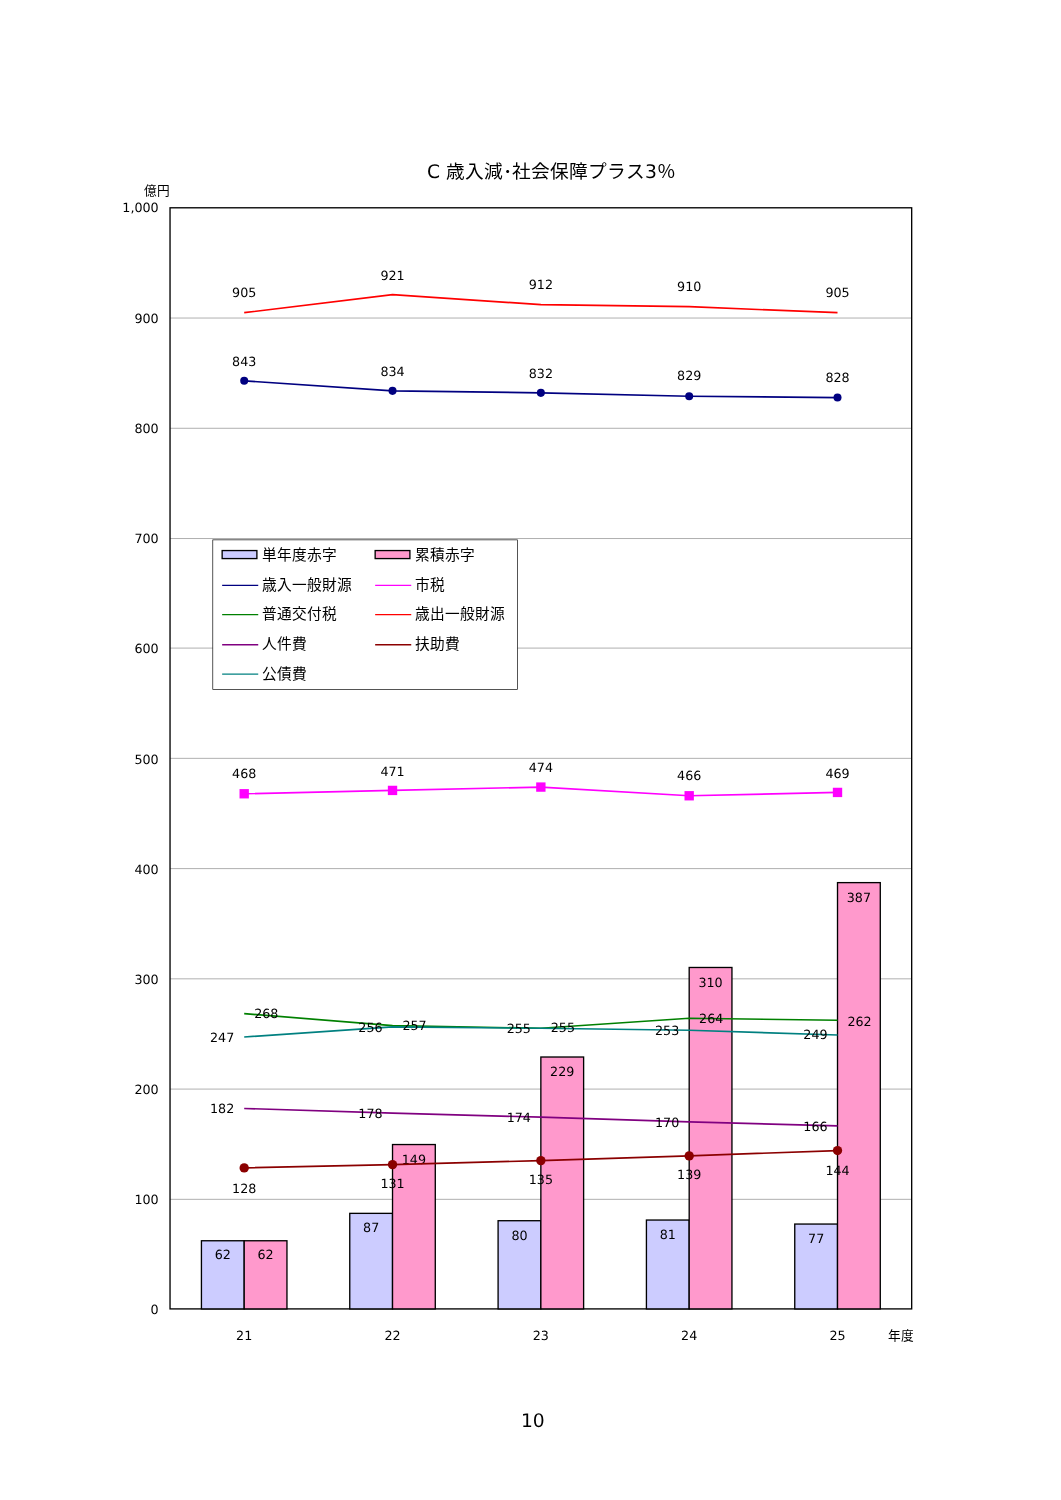C 歳入減･社会保障プラス3％
億円
1,000
900
800
700
600
500
400
300
200
100
0
62
62
87
149
80
229
81
310
77
387
905
921
912
910
905
843
834
832
829
828
468
471
474
466
469
268
257
255
264
262
247
256
255
253
249
182
178
174
170
166
128
131
135
139
144
21
22
23
24
25
年度
単年度赤字
累積赤字
歳入一般財源
市税
普通交付税
歳出一般財源
人件費
扶助費
公債費
10